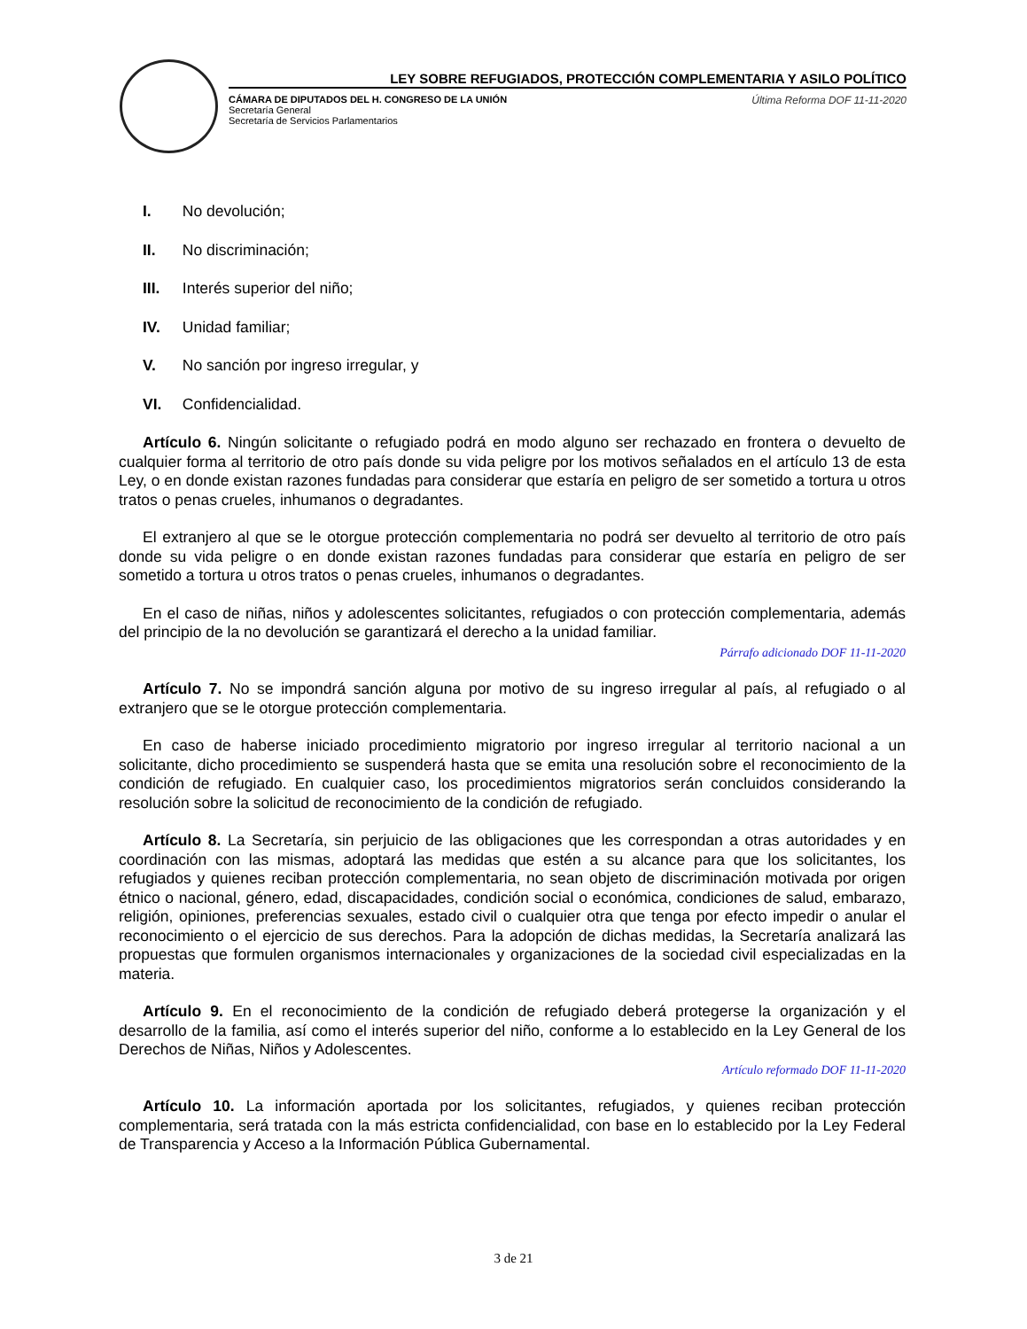LEY SOBRE REFUGIADOS, PROTECCIÓN COMPLEMENTARIA Y ASILO POLÍTICO
CÁMARA DE DIPUTADOS DEL H. CONGRESO DE LA UNIÓN
Secretaría General
Secretaría de Servicios Parlamentarios
Última Reforma DOF 11-11-2020
I. No devolución;
II. No discriminación;
III. Interés superior del niño;
IV. Unidad familiar;
V. No sanción por ingreso irregular, y
VI. Confidencialidad.
Artículo 6. Ningún solicitante o refugiado podrá en modo alguno ser rechazado en frontera o devuelto de cualquier forma al territorio de otro país donde su vida peligre por los motivos señalados en el artículo 13 de esta Ley, o en donde existan razones fundadas para considerar que estaría en peligro de ser sometido a tortura u otros tratos o penas crueles, inhumanos o degradantes.
El extranjero al que se le otorgue protección complementaria no podrá ser devuelto al territorio de otro país donde su vida peligre o en donde existan razones fundadas para considerar que estaría en peligro de ser sometido a tortura u otros tratos o penas crueles, inhumanos o degradantes.
En el caso de niñas, niños y adolescentes solicitantes, refugiados o con protección complementaria, además del principio de la no devolución se garantizará el derecho a la unidad familiar.
Párrafo adicionado DOF 11-11-2020
Artículo 7. No se impondrá sanción alguna por motivo de su ingreso irregular al país, al refugiado o al extranjero que se le otorgue protección complementaria.
En caso de haberse iniciado procedimiento migratorio por ingreso irregular al territorio nacional a un solicitante, dicho procedimiento se suspenderá hasta que se emita una resolución sobre el reconocimiento de la condición de refugiado. En cualquier caso, los procedimientos migratorios serán concluidos considerando la resolución sobre la solicitud de reconocimiento de la condición de refugiado.
Artículo 8. La Secretaría, sin perjuicio de las obligaciones que les correspondan a otras autoridades y en coordinación con las mismas, adoptará las medidas que estén a su alcance para que los solicitantes, los refugiados y quienes reciban protección complementaria, no sean objeto de discriminación motivada por origen étnico o nacional, género, edad, discapacidades, condición social o económica, condiciones de salud, embarazo, religión, opiniones, preferencias sexuales, estado civil o cualquier otra que tenga por efecto impedir o anular el reconocimiento o el ejercicio de sus derechos. Para la adopción de dichas medidas, la Secretaría analizará las propuestas que formulen organismos internacionales y organizaciones de la sociedad civil especializadas en la materia.
Artículo 9. En el reconocimiento de la condición de refugiado deberá protegerse la organización y el desarrollo de la familia, así como el interés superior del niño, conforme a lo establecido en la Ley General de los Derechos de Niñas, Niños y Adolescentes.
Artículo reformado DOF 11-11-2020
Artículo 10. La información aportada por los solicitantes, refugiados, y quienes reciban protección complementaria, será tratada con la más estricta confidencialidad, con base en lo establecido por la Ley Federal de Transparencia y Acceso a la Información Pública Gubernamental.
3 de 21